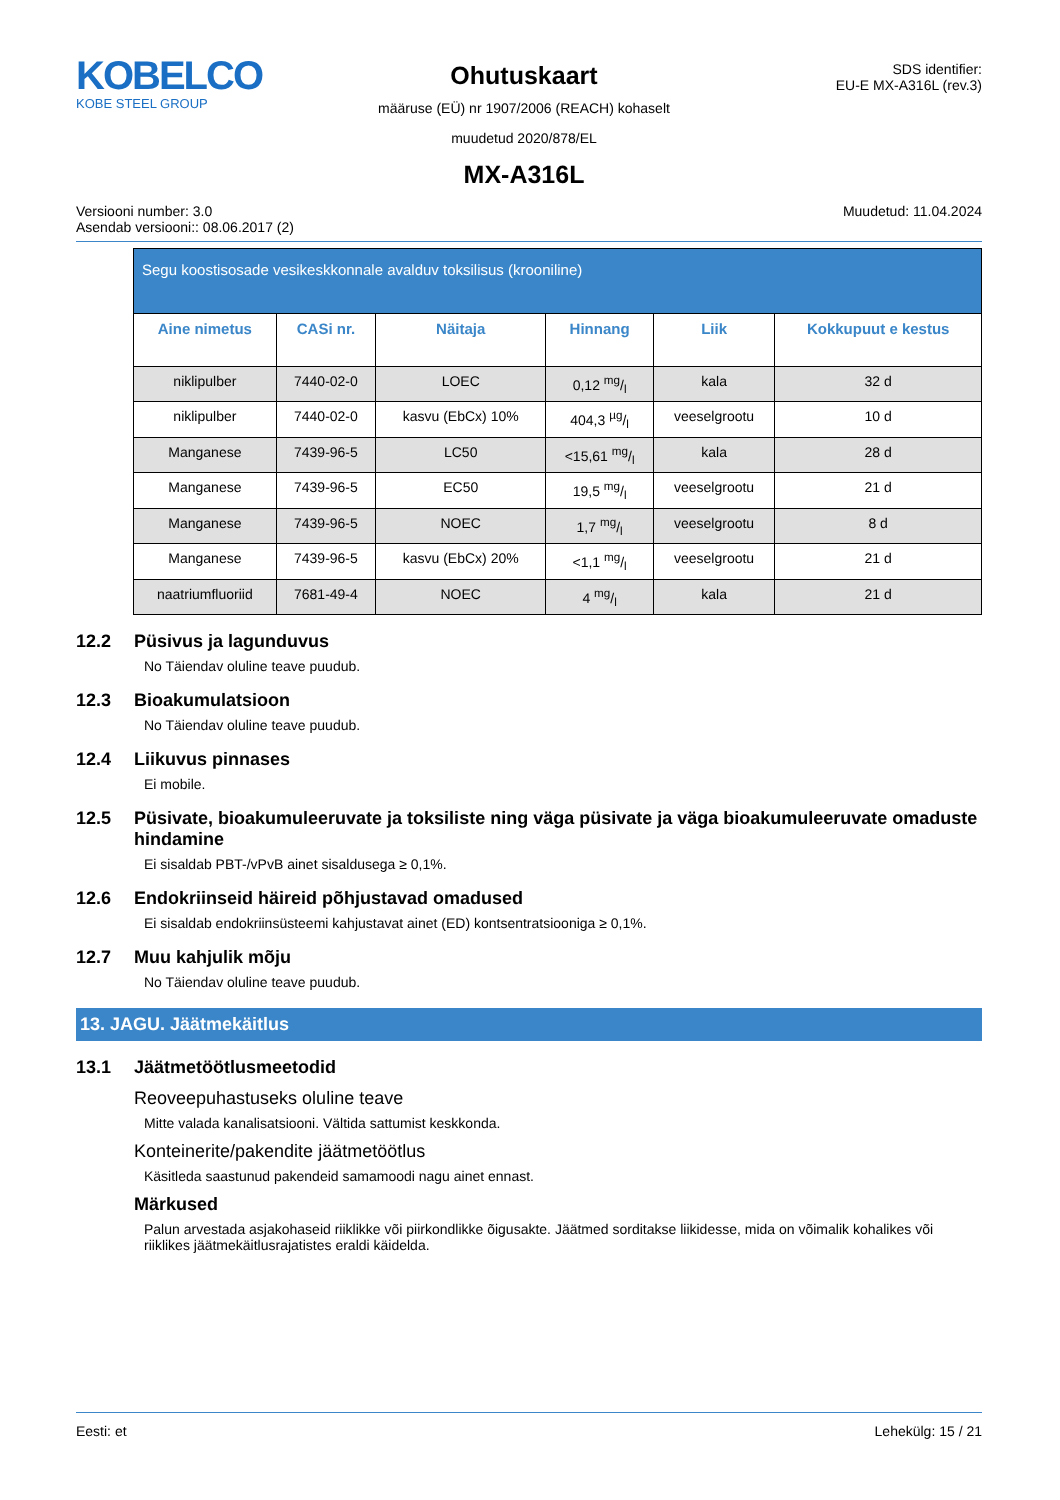KOBELCO
KOBE STEEL GROUP
Ohutuskaart
määruse (EÜ) nr 1907/2006 (REACH) kohaselt
muudetud 2020/878/EL
MX-A316L
SDS identifier:
EU-E MX-A316L (rev.3)
Versiooni number: 3.0
Asendab versiooni:: 08.06.2017 (2)
Muudetud: 11.04.2024
| Segu koostisosade vesikeskkonnale avalduv toksilisus (krooniline) | | | | | |
| --- | --- | --- | --- | --- | --- |
| Aine nimetus | CASi nr. | Näitaja | Hinnang | Liik | Kokkupuut e kestus |
| niklipulber | 7440-02-0 | LOEC | 0,12 mg/l | kala | 32 d |
| niklipulber | 7440-02-0 | kasvu (EbCx) 10% | 404,3 µg/l | veeselgrootu | 10 d |
| Manganese | 7439-96-5 | LC50 | <15,61 mg/l | kala | 28 d |
| Manganese | 7439-96-5 | EC50 | 19,5 mg/l | veeselgrootu | 21 d |
| Manganese | 7439-96-5 | NOEC | 1,7 mg/l | veeselgrootu | 8 d |
| Manganese | 7439-96-5 | kasvu (EbCx) 20% | <1,1 mg/l | veeselgrootu | 21 d |
| naatriumfluoriid | 7681-49-4 | NOEC | 4 mg/l | kala | 21 d |
12.2 Püsivus ja lagunduvus
No Täiendav oluline teave puudub.
12.3 Bioakumulatsioon
No Täiendav oluline teave puudub.
12.4 Liikuvus pinnases
Ei mobile.
12.5 Püsivate, bioakumuleeruvate ja toksiliste ning väga püsivate ja väga bioakumuleeruvate omaduste hindamine
Ei sisaldab PBT-/vPvB ainet sisaldusega ≥ 0,1%.
12.6 Endokriinseid häireid põhjustavad omadused
Ei sisaldab endokriinsüsteemi kahjustavat ainet (ED) kontsentratsiooniga ≥ 0,1%.
12.7 Muu kahjulik mõju
No Täiendav oluline teave puudub.
13. JAGU. Jäätmekäitlus
13.1 Jäätmetöötlusmeetodid
Reoveepuhastuseks oluline teave
Mitte valada kanalisatsiooni. Vältida sattumist keskkonda.
Konteinerite/pakendite jäätmetöötlus
Käsitleda saastunud pakendeid samamoodi nagu ainet ennast.
Märkused
Palun arvestada asjakohaseid riiklikke või piirkondlikke õigusakte. Jäätmed sorditakse liikidesse, mida on võimalik kohalikes või riiklikes jäätmekäitlusrajatistes eraldi käidelda.
Eesti: et Lehekülg: 15 / 21